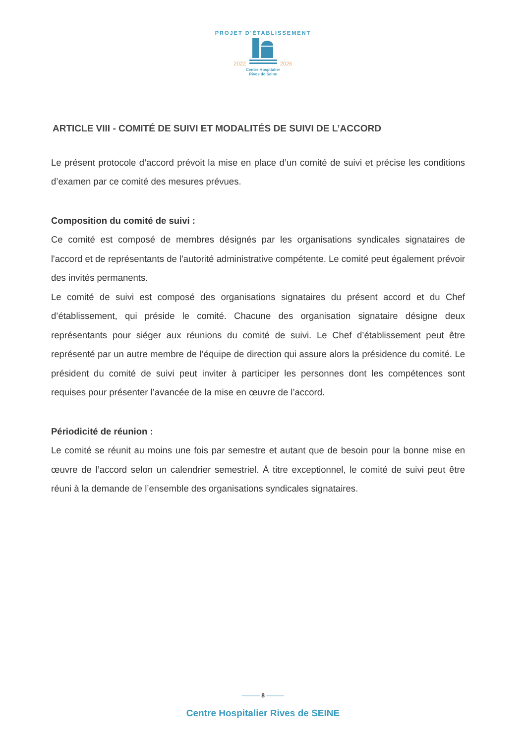PROJET D'ÉTABLISSEMENT
2022 2026
Centre Hospitalier
Rives de Seine
ARTICLE VIII - COMITÉ DE SUIVI ET MODALITÉS DE SUIVI DE L’ACCORD
Le présent protocole d’accord prévoit la mise en place d’un comité de suivi et précise les conditions d’examen par ce comité des mesures prévues.
Composition du comité de suivi :
Ce comité est composé de membres désignés par les organisations syndicales signataires de l'accord et de représentants de l'autorité administrative compétente. Le comité peut également prévoir des invités permanents.
Le comité de suivi est composé des organisations signataires du présent accord et du Chef d’établissement, qui préside le comité. Chacune des organisation signataire désigne deux représentants pour siéger aux réunions du comité de suivi. Le Chef d’établissement peut être représenté par un autre membre de l’équipe de direction qui assure alors la présidence du comité. Le président du comité de suivi peut inviter à participer les personnes dont les compétences sont requises pour présenter l’avancée de la mise en œuvre de l’accord.
Périodicité de réunion :
Le comité se réunit au moins une fois par semestre et autant que de besoin pour la bonne mise en œuvre de l’accord selon un calendrier semestriel. À titre exceptionnel, le comité de suivi peut être réuni à la demande de l’ensemble des organisations syndicales signataires.
——— 8 ———
Centre Hospitalier Rives de SEINE